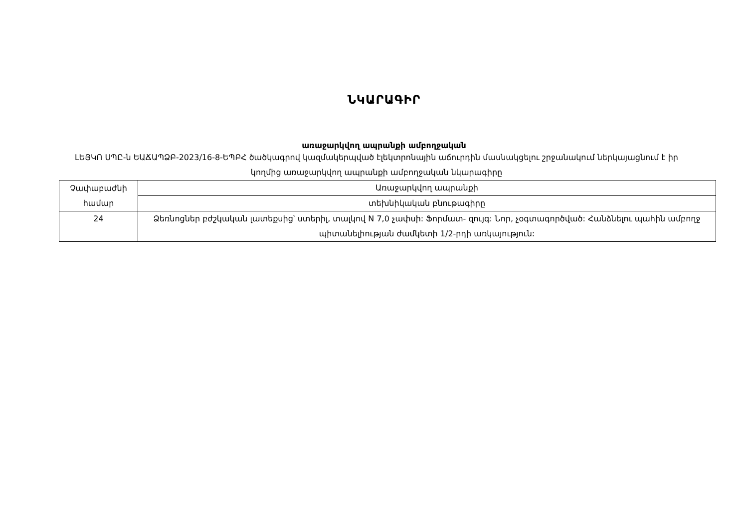ՆԿԱՐԱԳԻՐ
առաջարկվող ապրանքի ամբողջական
ԼԵՅԿՈ ՍՊԸ-ն ԵԱՃԱՊՁԲ-2023/16-8-ԵՊԲՀ ծածկագրով կազմակերպված էլեկտրոնային աճուրդին մասնակցելու շրջանակում ներկայացնում է իր կողմից առաջարկվող ապրանքի ամբողջական նկարագիրը
| Չափաբաժնի համար | Առաջարկվող ապրանքի |
| | տեխնիկական բնութագիրը |
| 24 | Ձեռնոցներ բժշկական լատեքսից՝ ստերիլ, տալկով N 7,0 չափսի: Ֆորմատ- զույգ: Նոր, չօգտագործված: Հանձնելու պահին ամբողջ պիտանելիության ժամկետի 1/2-րդի առկայություն: |